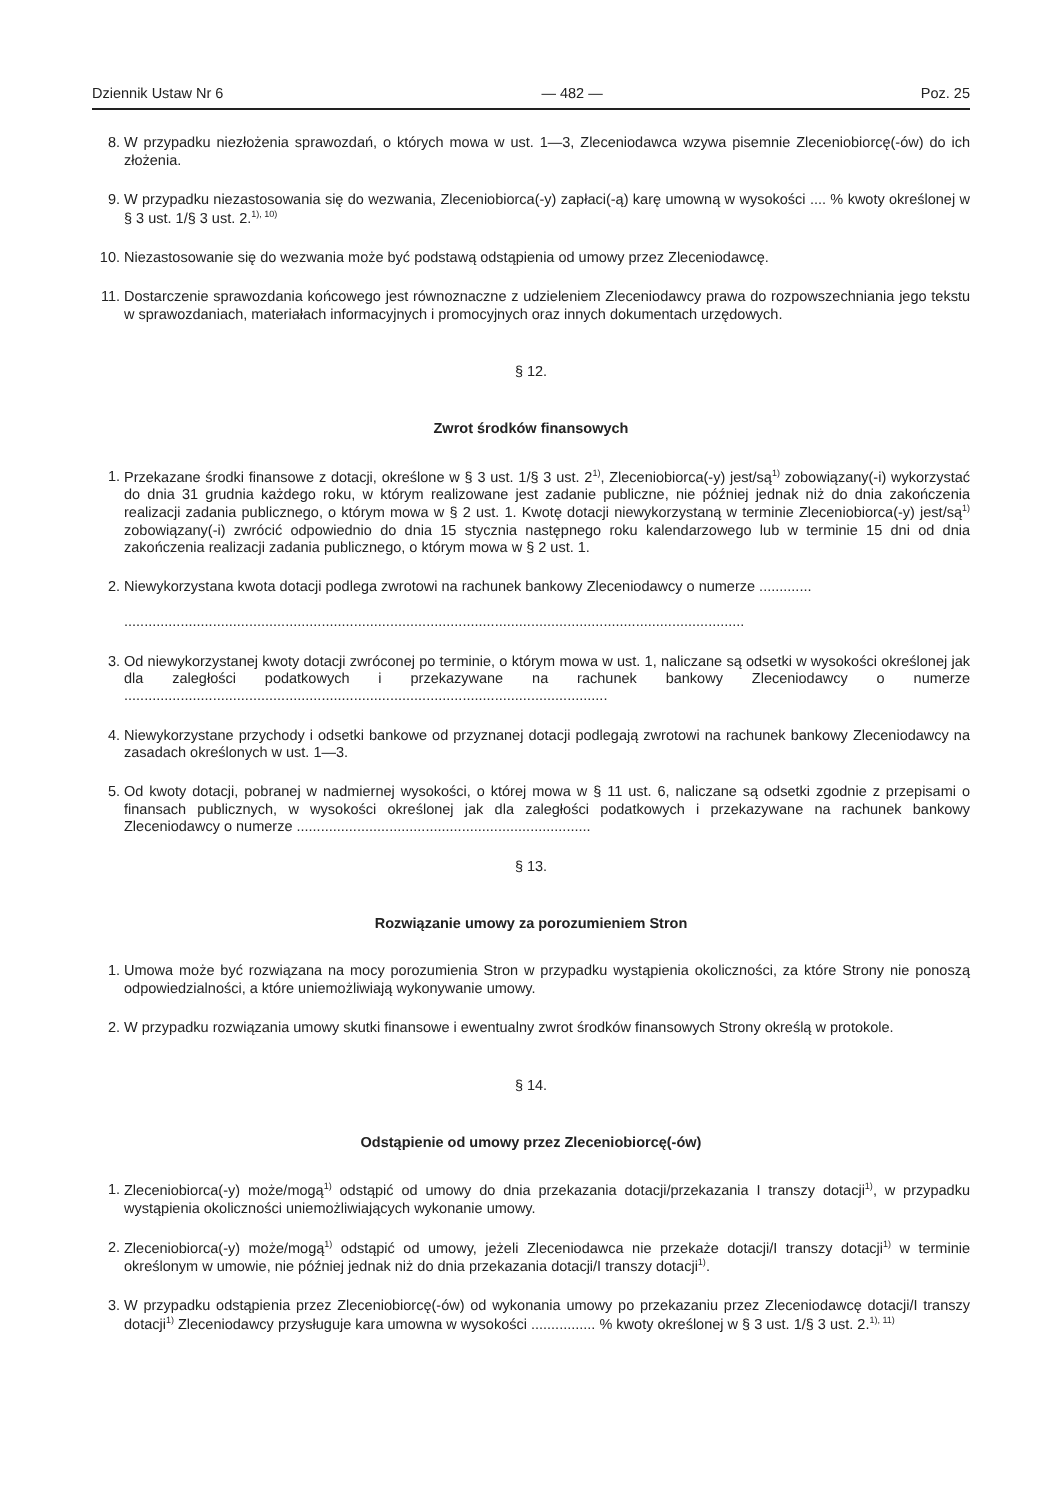Dziennik Ustaw Nr 6 — 482 — Poz. 25
8. W przypadku niezłożenia sprawozdań, o których mowa w ust. 1—3, Zleceniodawca wzywa pisemnie Zleceniobiorcę(-ów) do ich złożenia.
9. W przypadku niezastosowania się do wezwania, Zleceniobiorca(-y) zapłaci(-ą) karę umowną w wysokości .... % kwoty określonej w § 3 ust. 1/§ 3 ust. 2.<sup>1), 10)</sup>
10. Niezastosowanie się do wezwania może być podstawą odstąpienia od umowy przez Zleceniodawcę.
11. Dostarczenie sprawozdania końcowego jest równoznaczne z udzieleniem Zleceniodawcy prawa do rozpowszechniania jego tekstu w sprawozdaniach, materiałach informacyjnych i promocyjnych oraz innych dokumentach urzędowych.
§ 12.
Zwrot środków finansowych
1. Przekazane środki finansowe z dotacji, określone w § 3 ust. 1/§ 3 ust. 2<sup>1)</sup>, Zleceniobiorca(-y) jest/są<sup>1)</sup> zobowiązany(-i) wykorzystać do dnia 31 grudnia każdego roku, w którym realizowane jest zadanie publiczne, nie później jednak niż do dnia zakończenia realizacji zadania publicznego, o którym mowa w § 2 ust. 1. Kwotę dotacji niewykorzystaną w terminie Zleceniobiorca(-y) jest/są<sup>1)</sup> zobowiązany(-i) zwrócić odpowiednio do dnia 15 stycznia następnego roku kalendarzowego lub w terminie 15 dni od dnia zakończenia realizacji zadania publicznego, o którym mowa w § 2 ust. 1.
2. Niewykorzystana kwota dotacji podlega zwrotowi na rachunek bankowy Zleceniodawcy o numerze .............
..........................................................................................................................................................
3. Od niewykorzystanej kwoty dotacji zwróconej po terminie, o którym mowa w ust. 1, naliczane są odsetki w wysokości określonej jak dla zaległości podatkowych i przekazywane na rachunek bankowy Zleceniodawcy o numerze ........................................................................................................................
4. Niewykorzystane przychody i odsetki bankowe od przyznanej dotacji podlegają zwrotowi na rachunek bankowy Zleceniodawcy na zasadach określonych w ust. 1—3.
5. Od kwoty dotacji, pobranej w nadmiernej wysokości, o której mowa w § 11 ust. 6, naliczane są odsetki zgodnie z przepisami o finansach publicznych, w wysokości określonej jak dla zaległości podatkowych i przekazywane na rachunek bankowy Zleceniodawcy o numerze .........................................................................
§ 13.
Rozwiązanie umowy za porozumieniem Stron
1. Umowa może być rozwiązana na mocy porozumienia Stron w przypadku wystąpienia okoliczności, za które Strony nie ponoszą odpowiedzialności, a które uniemożliwiają wykonywanie umowy.
2. W przypadku rozwiązania umowy skutki finansowe i ewentualny zwrot środków finansowych Strony określą w protokole.
§ 14.
Odstąpienie od umowy przez Zleceniobiorcę(-ów)
1. Zleceniobiorca(-y) może/mogą<sup>1)</sup> odstąpić od umowy do dnia przekazania dotacji/przekazania I transzy dotacji<sup>1)</sup>, w przypadku wystąpienia okoliczności uniemożliwiających wykonanie umowy.
2. Zleceniobiorca(-y) może/mogą<sup>1)</sup> odstąpić od umowy, jeżeli Zleceniodawca nie przekaże dotacji/I transzy dotacji<sup>1)</sup> w terminie określonym w umowie, nie później jednak niż do dnia przekazania dotacji/I transzy dotacji<sup>1)</sup>.
3. W przypadku odstąpienia przez Zleceniobiorcę(-ów) od wykonania umowy po przekazaniu przez Zleceniodawcę dotacji/I transzy dotacji<sup>1)</sup> Zleceniodawcy przysługuje kara umowna w wysokości ................ % kwoty określonej w § 3 ust. 1/§ 3 ust. 2.<sup>1), 11)</sup>